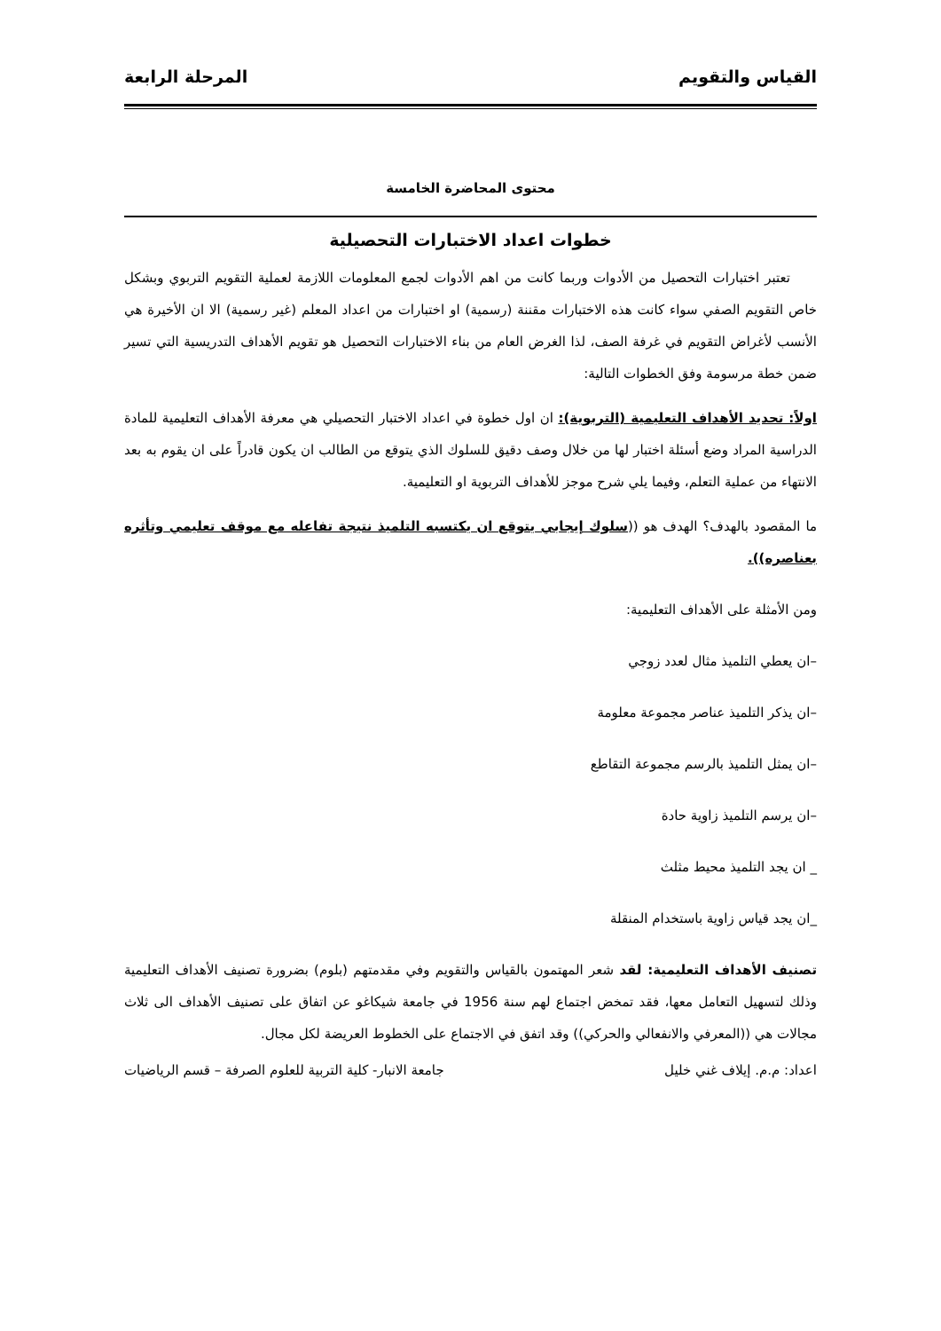القياس والتقويم المرحلة الرابعة
محتوى المحاضرة الخامسة
خطوات اعداد الاختبارات التحصيلية
تعتبر اختبارات التحصيل من الأدوات وربما كانت من اهم الأدوات لجمع المعلومات اللازمة لعملية التقويم التربوي وبشكل خاص التقويم الصفي سواء كانت هذه الاختبارات مقننة (رسمية) او اختبارات من اعداد المعلم (غير رسمية) الا ان الأخيرة هي الأنسب لأغراض التقويم في غرفة الصف، لذا الغرض العام من بناء الاختبارات التحصيل هو تقويم الأهداف التدريسية التي تسير ضمن خطة مرسومة وفق الخطوات التالية:
اولاً: تحديد الأهداف التعليمية (التربوية): ان اول خطوة في اعداد الاختبار التحصيلي هي معرفة الأهداف التعليمية للمادة الدراسية المراد وضع أسئلة اختبار لها من خلال وصف دقيق للسلوك الذي يتوقع من الطالب ان يكون قادراً على ان يقوم به بعد الانتهاء من عملية التعلم، وفيما يلي شرح موجز للأهداف التربوية او التعليمية.
ما المقصود بالهدف؟ الهدف هو ((سلوك إيجابي يتوقع ان يكتسبه التلميذ نتيجة تفاعله مع موقف تعليمي وتأثره بعناصره)).
ومن الأمثلة على الأهداف التعليمية:
–ان يعطي التلميذ مثال لعدد زوجي
–ان يذكر التلميذ عناصر مجموعة معلومة
–ان يمثل التلميذ بالرسم مجموعة التقاطع
–ان يرسم التلميذ زاوية حادة
_ ان يجد التلميذ محيط مثلث
_ان يجد قياس زاوية باستخدام المنقلة
تصنيف الأهداف التعليمية: لقد شعر المهتمون بالقياس والتقويم وفي مقدمتهم (بلوم) بضرورة تصنيف الأهداف التعليمية وذلك لتسهيل التعامل معها، فقد تمخض اجتماع لهم سنة 1956 في جامعة شيكاغو عن اتفاق على تصنيف الأهداف الى ثلاث مجالات هي ((المعرفي والانفعالي والحركي)) وقد اتفق في الاجتماع على الخطوط العريضة لكل مجال.
اعداد: م.م. إيلاف غني خليل جامعة الانبار- كلية التربية للعلوم الصرفة – قسم الرياضيات